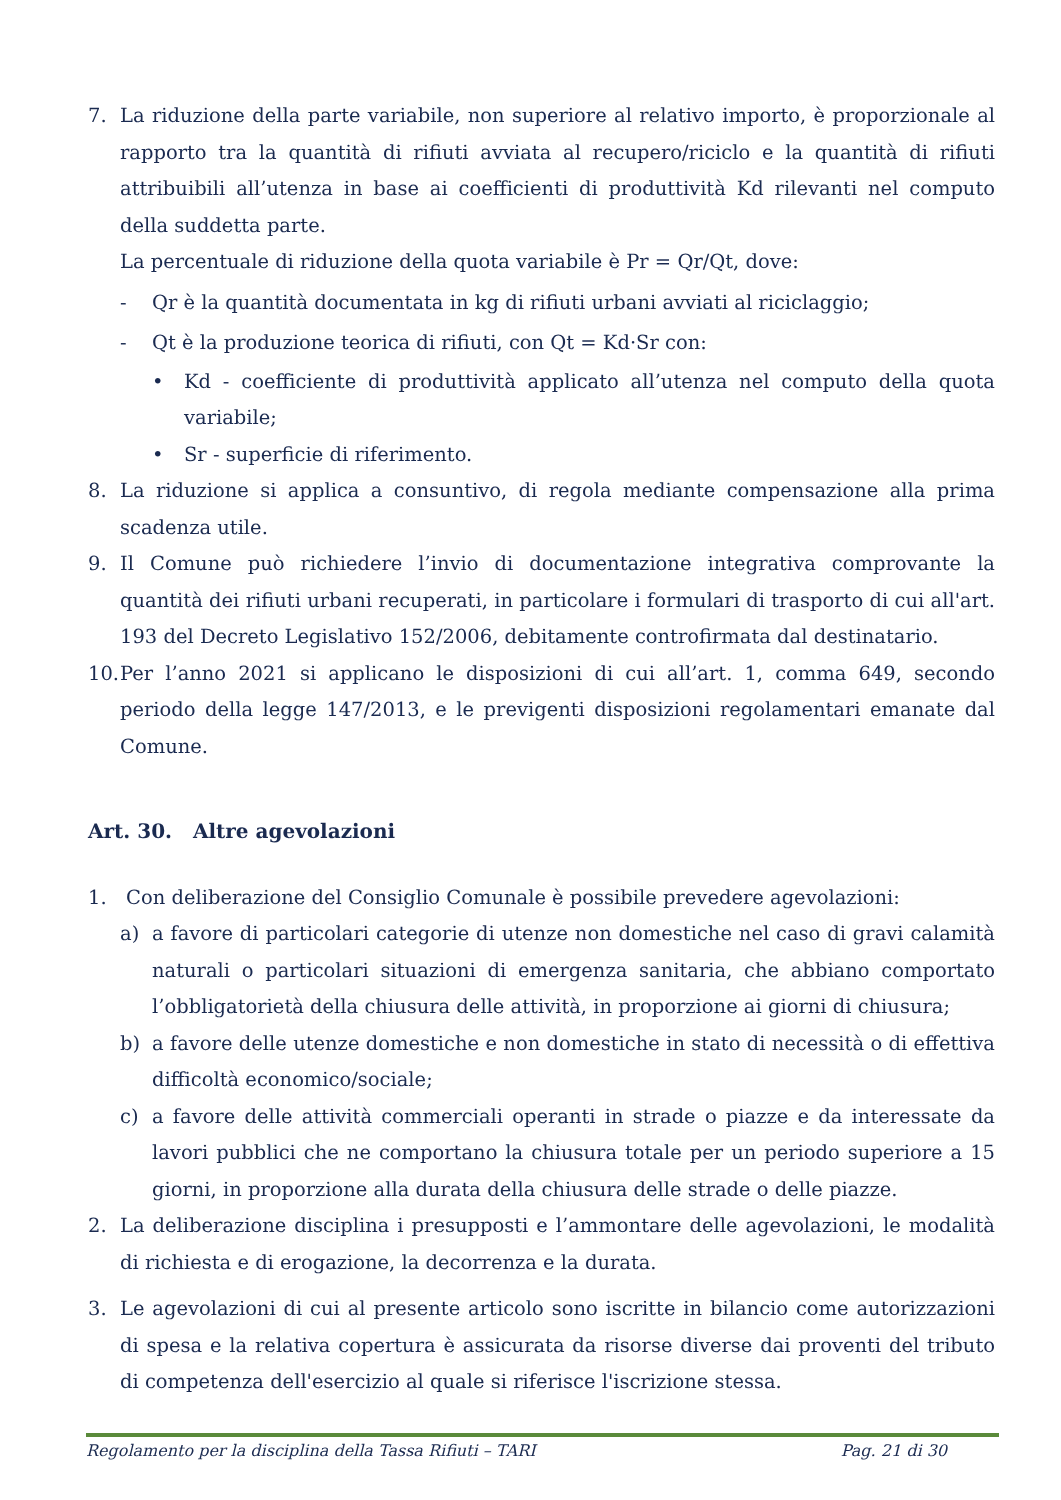7. La riduzione della parte variabile, non superiore al relativo importo, è proporzionale al rapporto tra la quantità di rifiuti avviata al recupero/riciclo e la quantità di rifiuti attribuibili all’utenza in base ai coefficienti di produttività Kd rilevanti nel computo della suddetta parte.
La percentuale di riduzione della quota variabile è Pr = Qr/Qt, dove:
- Qr è la quantità documentata in kg di rifiuti urbani avviati al riciclaggio;
- Qt è la produzione teorica di rifiuti, con Qt = Kd·Sr con:
• Kd - coefficiente di produttività applicato all’utenza nel computo della quota variabile;
• Sr - superficie di riferimento.
8. La riduzione si applica a consuntivo, di regola mediante compensazione alla prima scadenza utile.
9. Il Comune può richiedere l’invio di documentazione integrativa comprovante la quantità dei rifiuti urbani recuperati, in particolare i formulari di trasporto di cui all'art. 193 del Decreto Legislativo 152/2006, debitamente controfirmata dal destinatario.
10.
Per l’anno 2021 si applicano le disposizioni di cui all’art. 1, comma 649, secondo periodo della legge 147/2013, e le previgenti disposizioni regolamentari emanate dal Comune.
Art. 30. Altre agevolazioni
1. Con deliberazione del Consiglio Comunale è possibile prevedere agevolazioni:
a) a favore di particolari categorie di utenze non domestiche nel caso di gravi calamità naturali o particolari situazioni di emergenza sanitaria, che abbiano comportato l’obbligatorietà della chiusura delle attività, in proporzione ai giorni di chiusura;
b) a favore delle utenze domestiche e non domestiche in stato di necessità o di effettiva difficoltà economico/sociale;
c) a favore delle attività commerciali operanti in strade o piazze e da interessate da lavori pubblici che ne comportano la chiusura totale per un periodo superiore a 15 giorni, in proporzione alla durata della chiusura delle strade o delle piazze.
2. La deliberazione disciplina i presupposti e l’ammontare delle agevolazioni, le modalità di richiesta e di erogazione, la decorrenza e la durata.
3. Le agevolazioni di cui al presente articolo sono iscritte in bilancio come autorizzazioni di spesa e la relativa copertura è assicurata da risorse diverse dai proventi del tributo di competenza dell'esercizio al quale si riferisce l'iscrizione stessa.
Regolamento per la disciplina della Tassa Rifiuti – TARI Pag. 21 di 30